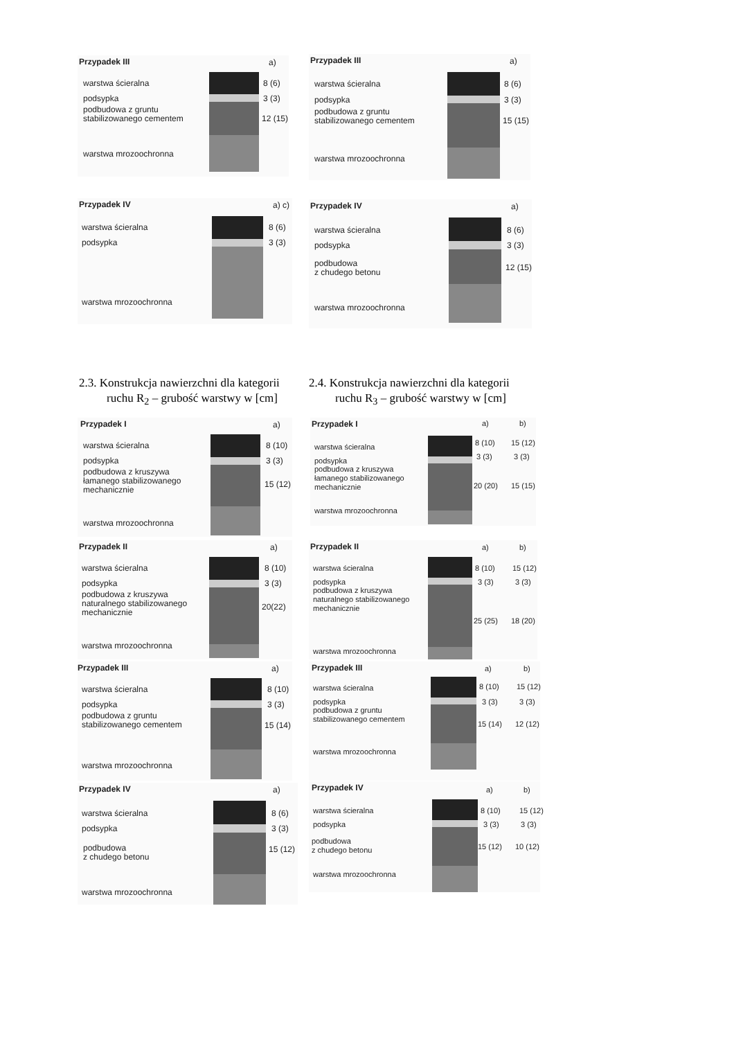Przypadek III a)
warstwa ścieralna 8 (6)
podsypka 3 (3)
podbudowa z gruntu
stabilizowanego cementem
12 (15)
warstwa mrozoochronna
Przypadek III a)
warstwa ścieralna 8 (6)
podsypka 3 (3)
podbudowa z gruntu
stabilizowanego cementem
15 (15)
warstwa mrozoochronna
Przypadek IV a) c)
warstwa ścieralna 8 (6)
podsypka 3 (3)
warstwa mrozoochronna
Przypadek IV a)
warstwa ścieralna 8 (6)
podsypka 3 (3)
podbudowa
z chudego betonu
12 (15)
warstwa mrozoochronna
2.3. Konstrukcja nawierzchni dla kategorii
ruchu R<sub>2</sub> – grubość warstwy w [cm]
2.4. Konstrukcja nawierzchni dla kategorii
ruchu R<sub>3</sub> – grubość warstwy w [cm]
Przypadek I a)
warstwa ścieralna 8 (10)
podsypka 3 (3)
podbudowa z kruszywa
łamanego stabilizowanego
mechanicznie
15 (12)
warstwa mrozoochronna
Przypadek I a) b)
warstwa ścieralna 8 (10) 15 (12)
podsypka 3 (3) 3 (3)
podbudowa z kruszywa
łamanego stabilizowanego
mechanicznie
20 (20) 15 (15)
warstwa mrozoochronna
Przypadek II a)
warstwa ścieralna 8 (10)
podsypka 3 (3)
podbudowa z kruszywa
naturalnego stabilizowanego
mechanicznie
20(22)
warstwa mrozoochronna
Przypadek II a) b)
warstwa ścieralna 8 (10) 15 (12)
podsypka 3 (3) 3 (3)
podbudowa z kruszywa
naturalnego stabilizowanego
mechanicznie
25 (25) 18 (20)
warstwa mrozoochronna
Przypadek III a)
warstwa ścieralna 8 (10)
podsypka 3 (3)
podbudowa z gruntu
stabilizowanego cementem
15 (14)
warstwa mrozoochronna
Przypadek III a) b)
warstwa ścieralna 8 (10) 15 (12)
podsypka 3 (3) 3 (3)
podbudowa z gruntu
stabilizowanego cementem
15 (14) 12 (12)
warstwa mrozoochronna
Przypadek IV a)
warstwa ścieralna 8 (6)
podsypka 3 (3)
podbudowa
z chudego betonu
15 (12)
warstwa mrozoochronna
Przypadek IV a) b)
warstwa ścieralna 8 (10) 15 (12)
podsypka 3 (3) 3 (3)
podbudowa
z chudego betonu
15 (12) 10 (12)
warstwa mrozoochronna